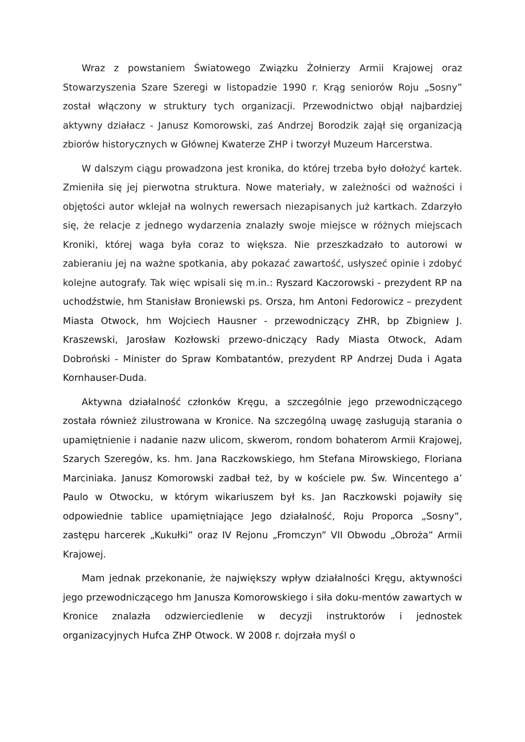Wraz z powstaniem Światowego Związku Żołnierzy Armii Krajowej oraz Stowarzyszenia Szare Szeregi w listopadzie 1990 r. Krąg seniorów Roju „Sosny” został włączony w struktury tych organizacji. Przewodnictwo objął najbardziej aktywny działacz - Janusz Komorowski, zaś Andrzej Borodzik zajął się organizacją zbiorów historycznych w Głównej Kwaterze ZHP i tworzył Muzeum Harcerstwa.
W dalszym ciągu prowadzona jest kronika, do której trzeba było dołożyć kartek. Zmieniła się jej pierwotna struktura. Nowe materiały, w zależności od ważności i objętości autor wklejał na wolnych rewersach niezapisanych już kartkach. Zdarzyło się, że relacje z jednego wydarzenia znalazły swoje miejsce w różnych miejscach Kroniki, której waga była coraz to większa. Nie przeszkadzało to autorowi w zabieraniu jej na ważne spotkania, aby pokazać zawartość, usłyszeć opinie i zdobyć kolejne autografy. Tak więc wpisali się m.in.: Ryszard Kaczorowski - prezydent RP na uchodźstwie, hm Stanisław Broniewski ps. Orsza, hm Antoni Fedorowicz – prezydent Miasta Otwock, hm Wojciech Hausner - przewodniczący ZHR, bp Zbigniew J. Kraszewski, Jarosław Kozłowski przewo-dniczący Rady Miasta Otwock, Adam Dobroński - Minister do Spraw Kombatantów, prezydent RP Andrzej Duda i Agata Kornhauser-Duda.
Aktywna działalność członków Kręgu, a szczególnie jego przewodniczącego została również zilustrowana w Kronice. Na szczególną uwagę zasługują starania o upamiętnienie i nadanie nazw ulicom, skwerom, rondom bohaterom Armii Krajowej, Szarych Szeregów, ks. hm. Jana Raczkowskiego, hm Stefana Mirowskiego, Floriana Marciniaka. Janusz Komorowski zadbał też, by w kościele pw. Św. Wincentego a’ Paulo w Otwocku, w którym wikariuszem był ks. Jan Raczkowski pojawiły się odpowiednie tablice upamiętniające Jego działalność, Roju Proporca „Sosny”, zastępu harcerek „Kukułki” oraz IV Rejonu „Fromczyn” VII Obwodu „Obroża” Armii Krajowej.
Mam jednak przekonanie, że największy wpływ działalności Kręgu, aktywności jego przewodniczącego hm Janusza Komorowskiego i siła doku-mentów zawartych w Kronice znalazła odzwierciedlenie w decyzji instruktorów i jednostek organizacyjnych Hufca ZHP Otwock. W 2008 r. dojrzała myśl o